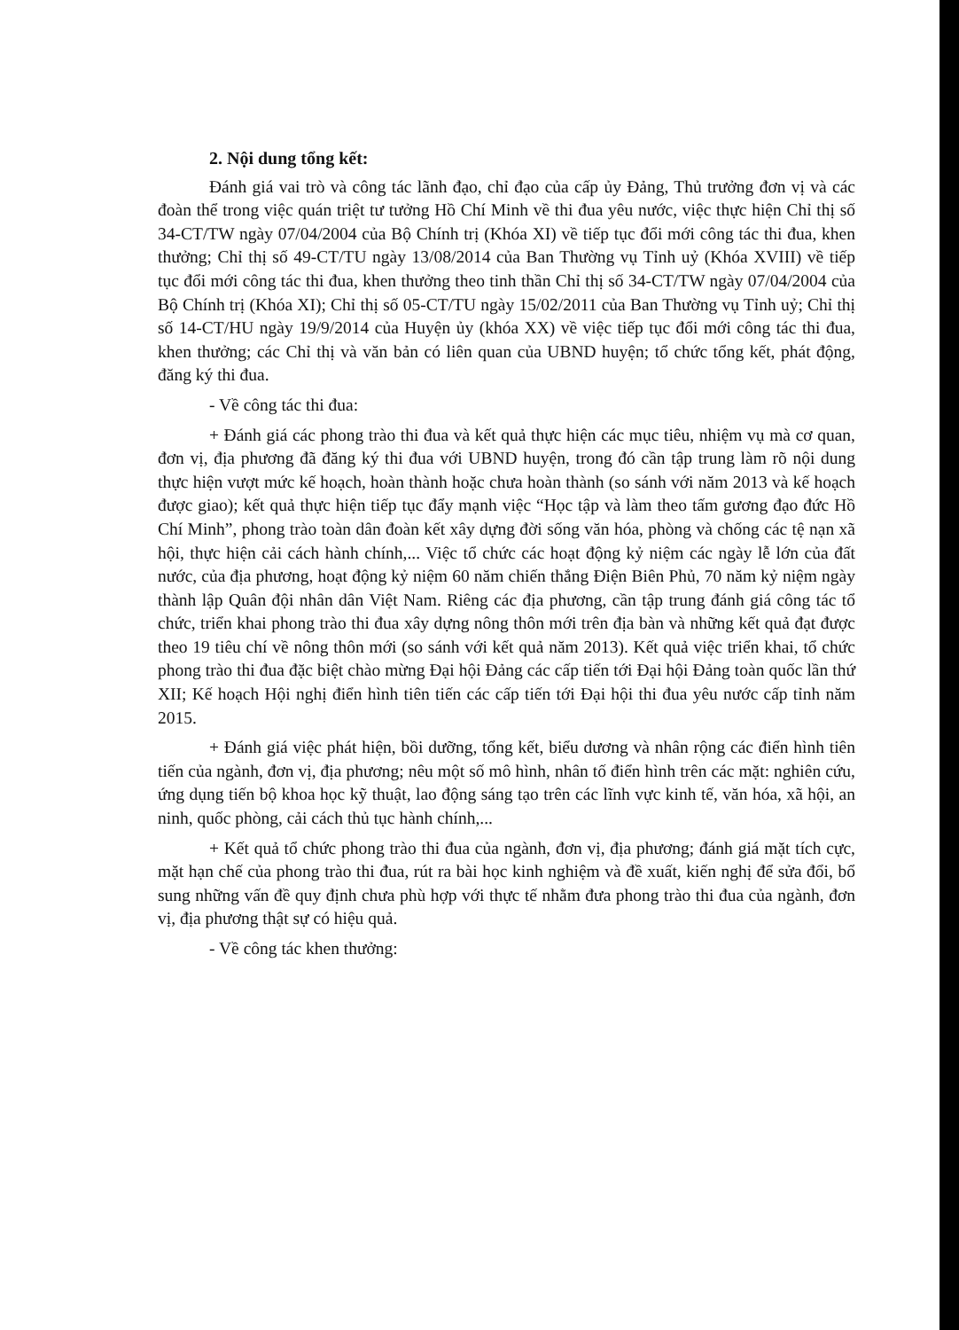2. Nội dung tổng kết:
Đánh giá vai trò và công tác lãnh đạo, chỉ đạo của cấp ủy Đảng, Thủ trưởng đơn vị và các đoàn thể trong việc quán triệt tư tưởng Hồ Chí Minh về thi đua yêu nước, việc thực hiện Chỉ thị số 34-CT/TW ngày 07/04/2004 của Bộ Chính trị (Khóa XI) về tiếp tục đổi mới công tác thi đua, khen thưởng; Chỉ thị số 49-CT/TU ngày 13/08/2014 của Ban Thường vụ Tỉnh uỷ (Khóa XVIII) về tiếp tục đổi mới công tác thi đua, khen thưởng theo tinh thần Chỉ thị số 34-CT/TW ngày 07/04/2004 của Bộ Chính trị (Khóa XI); Chỉ thị số 05-CT/TU ngày 15/02/2011 của Ban Thường vụ Tỉnh uỷ; Chỉ thị số 14-CT/HU ngày 19/9/2014 của Huyện ủy (khóa XX) về việc tiếp tục đổi mới công tác thi đua, khen thưởng; các Chỉ thị và văn bản có liên quan của UBND huyện; tổ chức tổng kết, phát động, đăng ký thi đua.
- Về công tác thi đua:
+ Đánh giá các phong trào thi đua và kết quả thực hiện các mục tiêu, nhiệm vụ mà cơ quan, đơn vị, địa phương đã đăng ký thi đua với UBND huyện, trong đó cần tập trung làm rõ nội dung thực hiện vượt mức kế hoạch, hoàn thành hoặc chưa hoàn thành (so sánh với năm 2013 và kế hoạch được giao); kết quả thực hiện tiếp tục đẩy mạnh việc “Học tập và làm theo tấm gương đạo đức Hồ Chí Minh”, phong trào toàn dân đoàn kết xây dựng đời sống văn hóa, phòng và chống các tệ nạn xã hội, thực hiện cải cách hành chính,... Việc tổ chức các hoạt động kỷ niệm các ngày lễ lớn của đất nước, của địa phương, hoạt động kỷ niệm 60 năm chiến thắng Điện Biên Phủ, 70 năm kỷ niệm ngày thành lập Quân đội nhân dân Việt Nam. Riêng các địa phương, cần tập trung đánh giá công tác tổ chức, triển khai phong trào thi đua xây dựng nông thôn mới trên địa bàn và những kết quả đạt được theo 19 tiêu chí về nông thôn mới (so sánh với kết quả năm 2013). Kết quả việc triển khai, tổ chức phong trào thi đua đặc biệt chào mừng Đại hội Đảng các cấp tiến tới Đại hội Đảng toàn quốc lần thứ XII; Kế hoạch Hội nghị điển hình tiên tiến các cấp tiến tới Đại hội thi đua yêu nước cấp tỉnh năm 2015.
+ Đánh giá việc phát hiện, bồi dưỡng, tổng kết, biểu dương và nhân rộng các điển hình tiên tiến của ngành, đơn vị, địa phương; nêu một số mô hình, nhân tố điển hình trên các mặt: nghiên cứu, ứng dụng tiến bộ khoa học kỹ thuật, lao động sáng tạo trên các lĩnh vực kinh tế, văn hóa, xã hội, an ninh, quốc phòng, cải cách thủ tục hành chính,...
+ Kết quả tổ chức phong trào thi đua của ngành, đơn vị, địa phương; đánh giá mặt tích cực, mặt hạn chế của phong trào thi đua, rút ra bài học kinh nghiệm và đề xuất, kiến nghị để sửa đổi, bổ sung những vấn đề quy định chưa phù hợp với thực tế nhằm đưa phong trào thi đua của ngành, đơn vị, địa phương thật sự có hiệu quả.
- Về công tác khen thưởng: